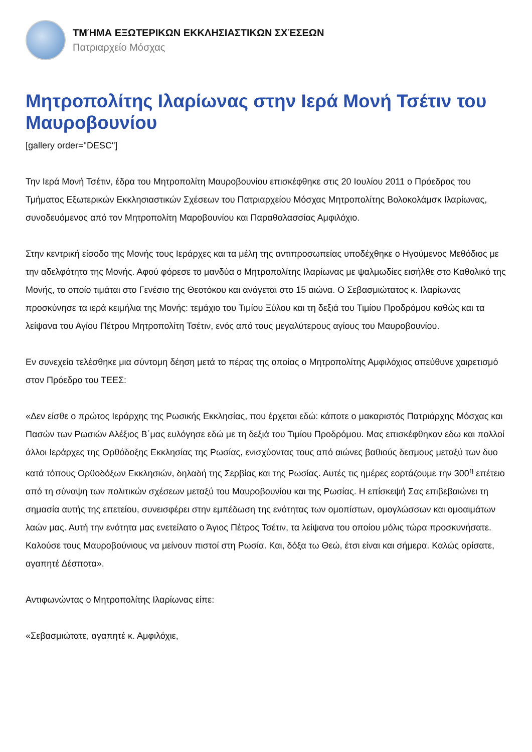ΤΜΉΜΑ ΕΞΩΤΕΡΙΚΩΝ ΕΚΚΛΗΣΙΑΣΤΙΚΩΝ ΣΧΈΣΕΩΝ
Πατριαρχείο Μόσχας
Μητροπολίτης Ιλαρίωνας στην Ιερά Μονή Τσέτιν του Μαυροβουνίου
[gallery order="DESC"]
Την Ιερά Μονή Τσέτιν, έδρα του Μητροπολίτη Μαυροβουνίου επισκέφθηκε στις 20 Ιουλίου 2011 ο Πρόεδρος του Τμήματος Εξωτερικών Εκκλησιαστικών Σχέσεων του Πατριαρχείου Μόσχας Μητροπολίτης Βολοκολάμσκ Ιλαρίωνας, συνοδευόμενος από τον Μητροπολίτη Μαροβουνίου και Παραθαλασσίας Αμφιλόχιο.
Στην κεντρική είσοδο της Μονής τους Ιεράρχες και τα μέλη της αντιπροσωπείας υποδέχθηκε ο Ηγούμενος Μεθόδιος με την αδελφότητα της Μονής. Αφού φόρεσε το μανδύα ο Μητροπολίτης Ιλαρίωνας με ψαλμωδίες εισήλθε στο Καθολικό της Μονής, το οποίο τιμάται στο Γενέσιο της Θεοτόκου και ανάγεται στο 15 αιώνα. Ο Σεβασμιώτατος κ. Ιλαρίωνας προσκύνησε τα ιερά κειμήλια της Μονής: τεμάχιο του Τιμίου Ξύλου και τη δεξιά του Τιμίου Προδρόμου καθώς και τα λείψανα του Αγίου Πέτρου Μητροπολίτη Τσέτιν, ενός από τους μεγαλύτερους αγίους του Μαυροβουνίου.
Εν συνεχεία τελέσθηκε μια σύντομη δέηση μετά το πέρας της οποίας ο Μητροπολίτης Αμφιλόχιος απεύθυνε χαιρετισμό στον Πρόεδρο του ΤΕΕΣ:
«Δεν είσθε ο πρώτος Ιεράρχης της Ρωσικής Εκκλησίας, που έρχεται εδώ: κάποτε ο μακαριστός Πατριάρχης Μόσχας και Πασών των Ρωσιών Αλέξιος Β΄μας ευλόγησε εδώ με τη δεξιά του Τιμίου Προδρόμου. Μας επισκέφθηκαν εδω και πολλοί άλλοι Ιεράρχες της Ορθόδοξης Εκκλησίας της Ρωσίας, ενισχύοντας τους από αιώνες βαθιούς δεσμους μεταξύ των δυο κατά τόπους Ορθοδόξων Εκκλησιών, δηλαδή της Σερβίας και της Ρωσίας. Αυτές τις ημέρες εορτάζουμε την 300<sup>η</sup> επέτειο από τη σύναψη των πολιτικών σχέσεων μεταξύ του Μαυροβουνίου και της Ρωσίας. Η επίσκεψή Σας επιβεβαιώνει τη σημασία αυτής της επετείου, συνεισφέρει στην εμπέδωση της ενότητας των ομοπίστων, ομογλώσσων και ομοαιμάτων λαών μας. Αυτή την ενότητα μας ενετείλατο ο Άγιος Πέτρος Τσέτιν, τα λείψανα του οποίου μόλις τώρα προσκυνήσατε. Καλούσε τους Μαυροβούνιους να μείνουν πιστοί στη Ρωσία. Και, δόξα τω Θεώ, έτσι είναι και σήμερα. Καλώς ορίσατε, αγαπητέ Δέσποτα».
Αντιφωνώντας ο Μητροπολίτης Ιλαρίωνας είπε:
«Σεβασμιώτατε, αγαπητέ κ. Αμφιλόχιε,